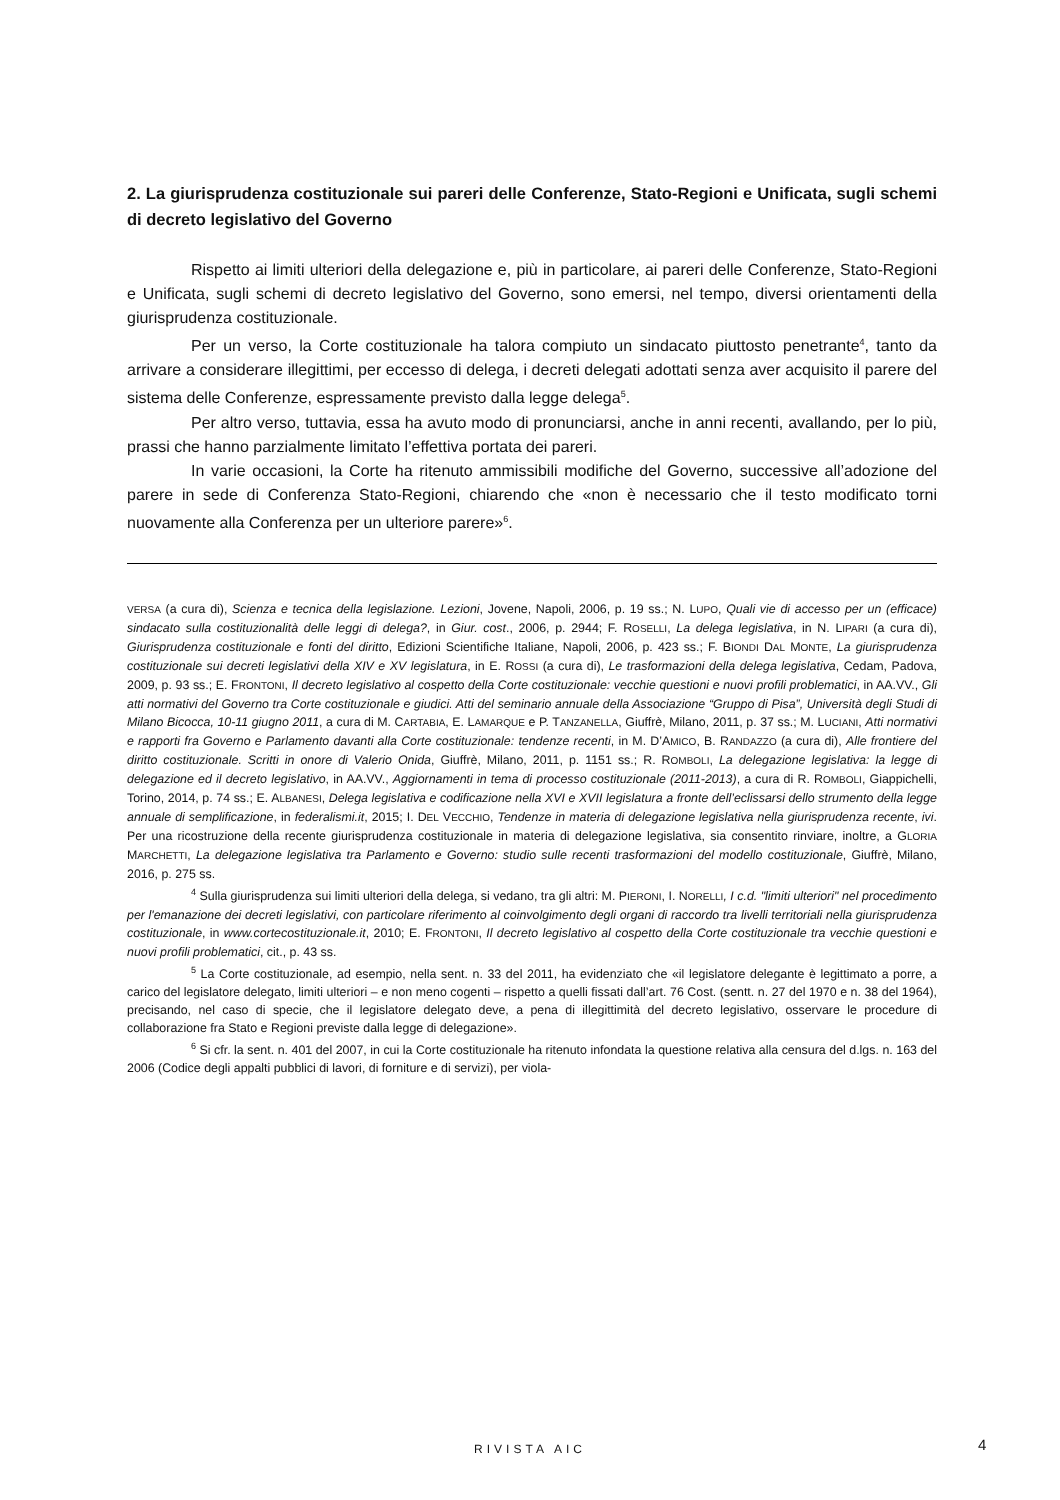2. La giurisprudenza costituzionale sui pareri delle Conferenze, Stato-Regioni e Unificata, sugli schemi di decreto legislativo del Governo
Rispetto ai limiti ulteriori della delegazione e, più in particolare, ai pareri delle Conferenze, Stato-Regioni e Unificata, sugli schemi di decreto legislativo del Governo, sono emersi, nel tempo, diversi orientamenti della giurisprudenza costituzionale.
Per un verso, la Corte costituzionale ha talora compiuto un sindacato piuttosto penetrante<sup>4</sup>, tanto da arrivare a considerare illegittimi, per eccesso di delega, i decreti delegati adottati senza aver acquisito il parere del sistema delle Conferenze, espressamente previsto dalla legge delega<sup>5</sup>.
Per altro verso, tuttavia, essa ha avuto modo di pronunciarsi, anche in anni recenti, avallando, per lo più, prassi che hanno parzialmente limitato l’effettiva portata dei pareri.
In varie occasioni, la Corte ha ritenuto ammissibili modifiche del Governo, successive all’adozione del parere in sede di Conferenza Stato-Regioni, chiarendo che «non è necessario che il testo modificato torni nuovamente alla Conferenza per un ulteriore parere»<sup>6</sup>.
VERSA (a cura di), Scienza e tecnica della legislazione. Lezioni, Jovene, Napoli, 2006, p. 19 ss.; N. LUPO, Quali vie di accesso per un (efficace) sindacato sulla costituzionalità delle leggi di delega?, in Giur. cost., 2006, p. 2944; F. ROSELLI, La delega legislativa, in N. LIPARI (a cura di), Giurisprudenza costituzionale e fonti del diritto, Edizioni Scientifiche Italiane, Napoli, 2006, p. 423 ss.; F. BIONDI DAL MONTE, La giurisprudenza costituzionale sui decreti legislativi della XIV e XV legislatura, in E. ROSSI (a cura di), Le trasformazioni della delega legislativa, Cedam, Padova, 2009, p. 93 ss.; E. FRONTONI, Il decreto legislativo al cospetto della Corte costituzionale: vecchie questioni e nuovi profili problematici, in AA.VV., Gli atti normativi del Governo tra Corte costituzionale e giudici. Atti del seminario annuale della Associazione “Gruppo di Pisa”, Università degli Studi di Milano Bicocca, 10-11 giugno 2011, a cura di M. CARTABIA, E. LAMARQUE e P. TANZANELLA, Giuffrè, Milano, 2011, p. 37 ss.; M. LUCIANI, Atti normativi e rapporti fra Governo e Parlamento davanti alla Corte costituzionale: tendenze recenti, in M. D’AMICO, B. RANDAZZO (a cura di), Alle frontiere del diritto costituzionale. Scritti in onore di Valerio Onida, Giuffrè, Milano, 2011, p. 1151 ss.; R. ROMBOLI, La delegazione legislativa: la legge di delegazione ed il decreto legislativo, in AA.VV., Aggiornamenti in tema di processo costituzionale (2011-2013), a cura di R. ROMBOLI, Giappichelli, Torino, 2014, p. 74 ss.; E. ALBANESI, Delega legislativa e codificazione nella XVI e XVII legislatura a fronte dell’eclissarsi dello strumento della legge annuale di semplificazione, in federalismi.it, 2015; I. DEL VECCHIO, Tendenze in materia di delegazione legislativa nella giurisprudenza recente, ivi. Per una ricostruzione della recente giurisprudenza costituzionale in materia di delegazione legislativa, sia consentito rinviare, inoltre, a GLORIA MARCHETTI, La delegazione legislativa tra Parlamento e Governo: studio sulle recenti trasformazioni del modello costituzionale, Giuffrè, Milano, 2016, p. 275 ss.
<sup>4</sup> Sulla giurisprudenza sui limiti ulteriori della delega, si vedano, tra gli altri: M. PIERONI, I. NORELLI, I c.d. "limiti ulteriori" nel procedimento per l'emanazione dei decreti legislativi, con particolare riferimento al coinvolgimento degli organi di raccordo tra livelli territoriali nella giurisprudenza costituzionale, in www.cortecostituzionale.it, 2010; E. FRONTONI, Il decreto legislativo al cospetto della Corte costituzionale tra vecchie questioni e nuovi profili problematici, cit., p. 43 ss.
<sup>5</sup> La Corte costituzionale, ad esempio, nella sent. n. 33 del 2011, ha evidenziato che «il legislatore delegante è legittimato a porre, a carico del legislatore delegato, limiti ulteriori – e non meno cogenti – rispetto a quelli fissati dall’art. 76 Cost. (sentt. n. 27 del 1970 e n. 38 del 1964), precisando, nel caso di specie, che il legislatore delegato deve, a pena di illegittimità del decreto legislativo, osservare le procedure di collaborazione fra Stato e Regioni previste dalla legge di delegazione».
<sup>6</sup> Si cfr. la sent. n. 401 del 2007, in cui la Corte costituzionale ha ritenuto infondata la questione relativa alla censura del d.lgs. n. 163 del 2006 (Codice degli appalti pubblici di lavori, di forniture e di servizi), per viola-
RIVISTA AIC 4